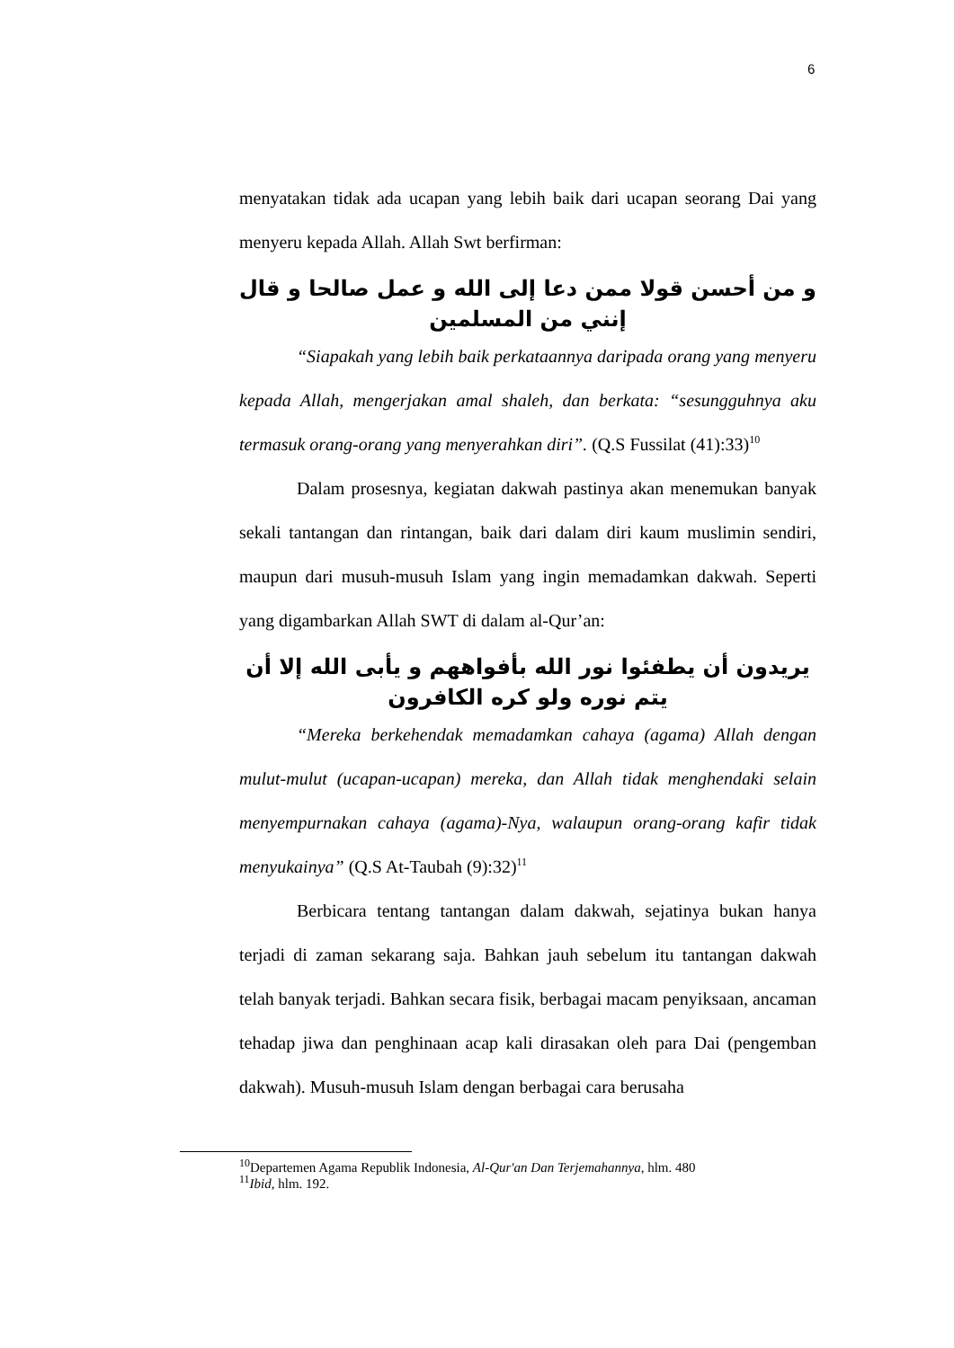6
menyatakan tidak ada ucapan yang lebih baik dari ucapan seorang Dai yang menyeru kepada Allah. Allah Swt berfirman:
و من أحسن قولا ممن دعا إلى الله و عمل صالحا و قال إنني من المسلمين
“Siapakah yang lebih baik perkataannya daripada orang yang menyeru kepada Allah, mengerjakan amal shaleh, dan berkata: “sesungguhnya aku termasuk orang-orang yang menyerahkan diri”. (Q.S Fussilat (41):33)<sup>10</sup>
Dalam prosesnya, kegiatan dakwah pastinya akan menemukan banyak sekali tantangan dan rintangan, baik dari dalam diri kaum muslimin sendiri, maupun dari musuh-musuh Islam yang ingin memadamkan dakwah. Seperti yang digambarkan Allah SWT di dalam al-Qur’an:
يريدون أن يطفئوا نور الله بأفواههم و يأبى الله إلا أن يتم نوره ولو كره الكافرون
“Mereka berkehendak memadamkan cahaya (agama) Allah dengan mulut-mulut (ucapan-ucapan) mereka, dan Allah tidak menghendaki selain menyempurnakan cahaya (agama)-Nya, walaupun orang-orang kafir tidak menyukainya” (Q.S At-Taubah (9):32)<sup>11</sup>
Berbicara tentang tantangan dalam dakwah, sejatinya bukan hanya terjadi di zaman sekarang saja. Bahkan jauh sebelum itu tantangan dakwah telah banyak terjadi. Bahkan secara fisik, berbagai macam penyiksaan, ancaman tehadap jiwa dan penghinaan acap kali dirasakan oleh para Dai (pengemban dakwah). Musuh-musuh Islam dengan berbagai cara berusaha
<sup>10</sup> Departemen Agama Republik Indonesia, Al-Qur'an Dan Terjemahannya, hlm. 480
<sup>11</sup> Ibid, hlm. 192.